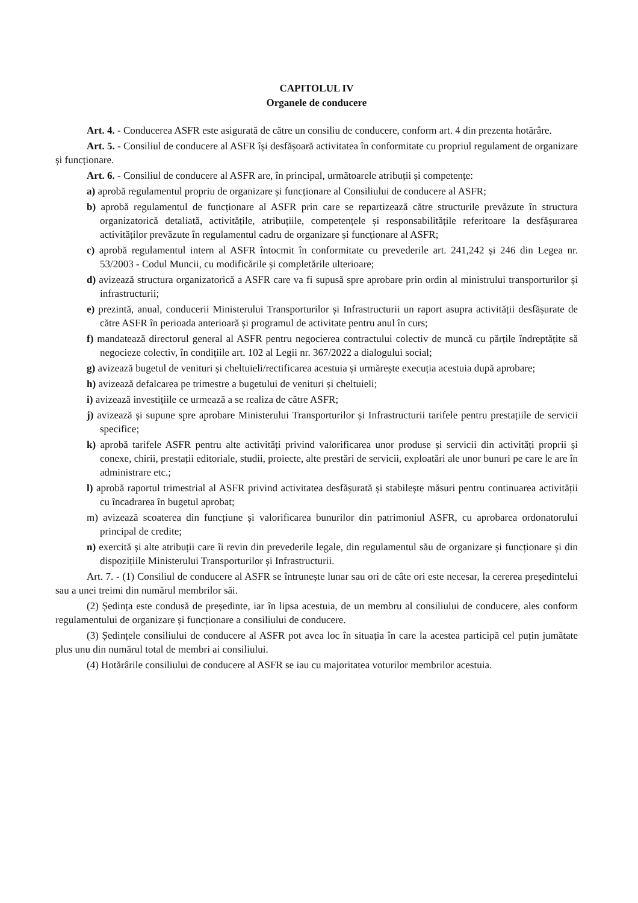CAPITOLUL IV
Organele de conducere
Art. 4. - Conducerea ASFR este asigurată de către un consiliu de conducere, conform art. 4 din prezenta hotărâre.
Art. 5. - Consiliul de conducere al ASFR își desfășoară activitatea în conformitate cu propriul regulament de organizare și funcționare.
Art. 6. - Consiliul de conducere al ASFR are, în principal, următoarele atribuții și competențe:
a) aprobă regulamentul propriu de organizare și funcționare al Consiliului de conducere al ASFR;
b) aprobă regulamentul de funcționare al ASFR prin care se repartizează către structurile prevăzute în structura organizatorică detaliată, activitățile, atribuțiile, competențele și responsabilitățile referitoare la desfășurarea activităților prevăzute în regulamentul cadru de organizare și funcționare al ASFR;
c) aprobă regulamentul intern al ASFR întocmit în conformitate cu prevederile art. 241,242 și 246 din Legea nr. 53/2003 - Codul Muncii, cu modificările și completările ulterioare;
d) avizează structura organizatorică a ASFR care va fi supusă spre aprobare prin ordin al ministrului transporturilor și infrastructurii;
e) prezintă, anual, conducerii Ministerului Transporturilor și Infrastructurii un raport asupra activității desfășurate de către ASFR în perioada anterioară și programul de activitate pentru anul în curs;
f) mandatează directorul general al ASFR pentru negocierea contractului colectiv de muncă cu părțile îndreptățite să negocieze colectiv, în condițiile art. 102 al Legii nr. 367/2022 a dialogului social;
g) avizează bugetul de venituri și cheltuieli/rectificarea acestuia și urmărește execuția acestuia după aprobare;
h) avizează defalcarea pe trimestre a bugetului de venituri și cheltuieli;
i) avizează investițiile ce urmează a se realiza de către ASFR;
j) avizează și supune spre aprobare Ministerului Transporturilor și Infrastructurii tarifele pentru prestațiile de servicii specifice;
k) aprobă tarifele ASFR pentru alte activități privind valorificarea unor produse și servicii din activități proprii și conexe, chirii, prestații editoriale, studii, proiecte, alte prestări de servicii, exploatări ale unor bunuri pe care le are în administrare etc.;
l) aprobă raportul trimestrial al ASFR privind activitatea desfășurată și stabilește măsuri pentru continuarea activității cu încadrarea în bugetul aprobat;
m) avizează scoaterea din funcțiune și valorificarea bunurilor din patrimoniul ASFR, cu aprobarea ordonatorului principal de credite;
n) exercită și alte atribuții care îi revin din prevederile legale, din regulamentul său de organizare și funcționare și din dispozițiile Ministerului Transporturilor și Infrastructurii.
Art. 7. - (1) Consiliul de conducere al ASFR se întrunește lunar sau ori de câte ori este necesar, la cererea președintelui sau a unei treimi din numărul membrilor săi.
(2) Ședința este condusă de președinte, iar în lipsa acestuia, de un membru al consiliului de conducere, ales conform regulamentului de organizare și funcționare a consiliului de conducere.
(3) Ședințele consiliului de conducere al ASFR pot avea loc în situația în care la acestea participă cel puțin jumătate plus unu din numărul total de membri ai consiliului.
(4) Hotărârile consiliului de conducere al ASFR se iau cu majoritatea voturilor membrilor acestuia.